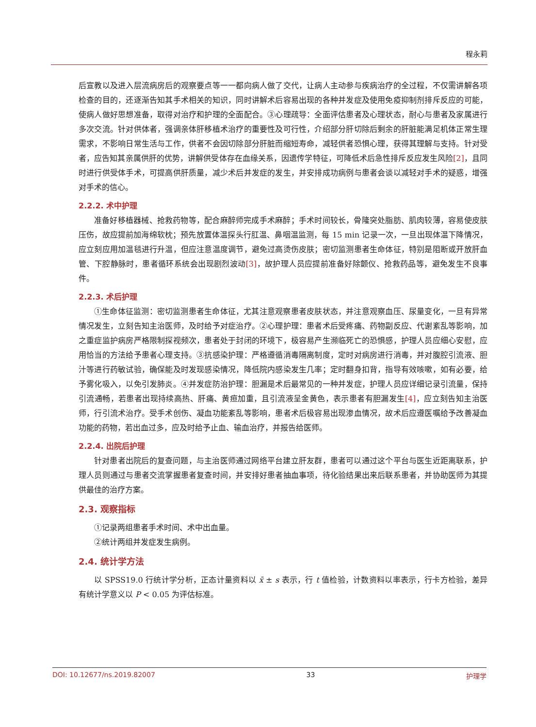程永莉
后宣教以及进入层流病房后的观察要点等一一都向病人做了交代，让病人主动参与疾病治疗的全过程，不仅需讲解各项检查的目的，还逐渐告知其手术相关的知识，同时讲解术后容易出现的各种并发症及使用免疫抑制剂排斥反应的可能，使病人做好思想准备，取得对治疗和护理的全面配合。③心理疏导：全面评估患者及心理状态，耐心与患者及家属进行多次交流。针对供体者，强调亲体肝移植术治疗的重要性及可行性，介绍部分肝切除后剩余的肝脏能满足机体正常生理需求，不影响日常生活与工作，供者不会因切除部分肝脏而缩短寿命，减轻供者恐惧心理，获得其理解与支持。针对受者，应告知其亲属供肝的优势，讲解供受体存在血缘关系，因遗传学特征，可降低术后急性排斥反应发生风险[2]，且同时进行供受体手术，可提高供肝质量，减少术后并发症的发生，并安排成功病例与患者会谈以减轻对手术的疑惑，增强对手术的信心。
2.2.2. 术中护理
准备好移植器械、抢救药物等，配合麻醉师完成手术麻醉；手术时间较长，骨隆突处脂肪、肌肉较薄，容易使皮肤压伤，故应提前加海绵软枕；预先放置体温探头行肛温、鼻咽温监测，每 15 min 记录一次，一旦出现体温下降情况，应立刻应用加温毯进行升温，但应注意温度调节，避免过高烫伤皮肤；密切监测患者生命体征，特别是阻断或开放肝血管、下腔静脉时，患者循环系统会出现剧烈波动[3]，故护理人员应提前准备好除颤仪、抢救药品等，避免发生不良事件。
2.2.3. 术后护理
①生命体征监测：密切监测患者生命体征，尤其注意观察患者皮肤状态，并注意观察血压、尿量变化，一旦有异常情况发生，立刻告知主治医师，及时给予对症治疗。②心理护理：患者术后受疼痛、药物副反应、代谢紊乱等影响，加之重症监护病房严格限制探视频次，患者处于封闭的环境下，极容易产生濒临死亡的恐惧感，护理人员应细心安慰，应用恰当的方法给予患者心理支持。③抗感染护理：严格遵循消毒隔离制度，定时对病房进行消毒，并对腹腔引流液、胆汁等进行药敏试验，确保能及时发现感染情况，降低院内感染发生几率；定时翻身扣背，指导有效咳嗽，如有必要，给予雾化吸入，以免引发肺炎。④并发症防治护理：胆漏是术后最常见的一种并发症，护理人员应详细记录引流量，保持引流通畅，若患者出现持续高热、肝痛、黄疸加重，且引流液呈金黄色，表示患者有胆漏发生[4]，应立刻告知主治医师，行引流术治疗。受手术创伤、凝血功能紊乱等影响，患者术后极容易出现渗血情况，故术后应遵医嘱给予改善凝血功能的药物，若出血过多，应及时给予止血、输血治疗，并报告给医师。
2.2.4. 出院后护理
针对患者出院后的复查问题，与主治医师通过网络平台建立肝友群，患者可以通过这个平台与医生近距离联系，护理人员则通过与患者交流掌握患者复查时间，并安排好患者抽血事项，待化验结果出来后联系患者，并协助医师为其提供最佳的治疗方案。
2.3. 观察指标
①记录两组患者手术时间、术中出血量。
②统计两组并发症发生病例。
2.4. 统计学方法
以 SPSS19.0 行统计学分析，正态计量资料以 x̄ ± s 表示，行 t 值检验，计数资料以率表示，行卡方检验，差异有统计学意义以 P < 0.05 为评估标准。
DOI: 10.12677/ns.2019.82007 33 护理学